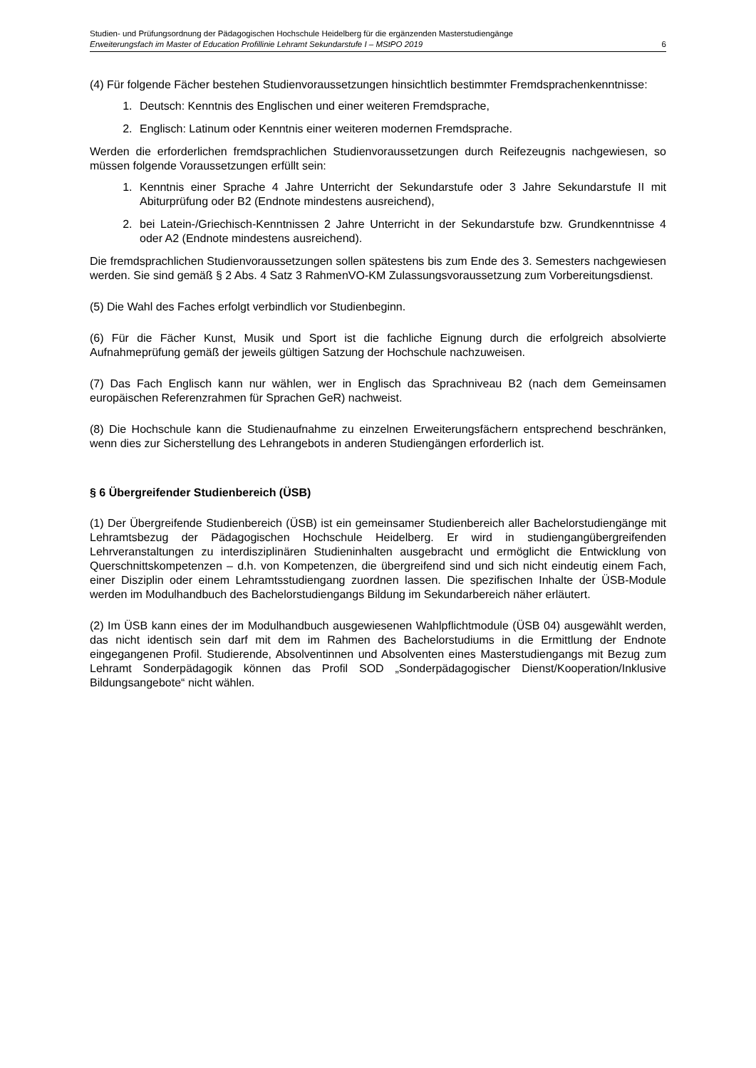Studien- und Prüfungsordnung der Pädagogischen Hochschule Heidelberg für die ergänzenden Masterstudiengänge
Erweiterungsfach im Master of Education Profillinie Lehramt Sekundarstufe I – MStPO 2019 6
(4) Für folgende Fächer bestehen Studienvoraussetzungen hinsichtlich bestimmter Fremdsprachenkenntnisse:
1. Deutsch: Kenntnis des Englischen und einer weiteren Fremdsprache,
2. Englisch: Latinum oder Kenntnis einer weiteren modernen Fremdsprache.
Werden die erforderlichen fremdsprachlichen Studienvoraussetzungen durch Reifezeugnis nachgewiesen, so müssen folgende Voraussetzungen erfüllt sein:
1. Kenntnis einer Sprache 4 Jahre Unterricht der Sekundarstufe oder 3 Jahre Sekundarstufe II mit Abiturprüfung oder B2 (Endnote mindestens ausreichend),
2. bei Latein-/Griechisch-Kenntnissen 2 Jahre Unterricht in der Sekundarstufe bzw. Grundkenntnisse 4 oder A2 (Endnote mindestens ausreichend).
Die fremdsprachlichen Studienvoraussetzungen sollen spätestens bis zum Ende des 3. Semesters nachgewiesen werden. Sie sind gemäß § 2 Abs. 4 Satz 3 RahmenVO-KM Zulassungsvoraussetzung zum Vorbereitungsdienst.
(5) Die Wahl des Faches erfolgt verbindlich vor Studienbeginn.
(6) Für die Fächer Kunst, Musik und Sport ist die fachliche Eignung durch die erfolgreich absolvierte Aufnahmeprüfung gemäß der jeweils gültigen Satzung der Hochschule nachzuweisen.
(7) Das Fach Englisch kann nur wählen, wer in Englisch das Sprachniveau B2 (nach dem Gemeinsamen europäischen Referenzrahmen für Sprachen GeR) nachweist.
(8) Die Hochschule kann die Studienaufnahme zu einzelnen Erweiterungsfächern entsprechend beschränken, wenn dies zur Sicherstellung des Lehrangebots in anderen Studiengängen erforderlich ist.
§ 6 Übergreifender Studienbereich (ÜSB)
(1) Der Übergreifende Studienbereich (ÜSB) ist ein gemeinsamer Studienbereich aller Bachelorstudiengänge mit Lehramtsbezug der Pädagogischen Hochschule Heidelberg. Er wird in studiengangübergreifenden Lehrveranstaltungen zu interdisziplinären Studieninhalten ausgebracht und ermöglicht die Entwicklung von Querschnittskompetenzen – d.h. von Kompetenzen, die übergreifend sind und sich nicht eindeutig einem Fach, einer Disziplin oder einem Lehramtsstudiengang zuordnen lassen. Die spezifischen Inhalte der ÜSB-Module werden im Modulhandbuch des Bachelorstudiengangs Bildung im Sekundarbereich näher erläutert.
(2) Im ÜSB kann eines der im Modulhandbuch ausgewiesenen Wahlpflichtmodule (ÜSB 04) ausgewählt werden, das nicht identisch sein darf mit dem im Rahmen des Bachelorstudiums in die Ermittlung der Endnote eingegangenen Profil. Studierende, Absolventinnen und Absolventen eines Masterstudiengangs mit Bezug zum Lehramt Sonderpädagogik können das Profil SOD „Sonderpädagogischer Dienst/Kooperation/Inklusive Bildungsangebote“ nicht wählen.